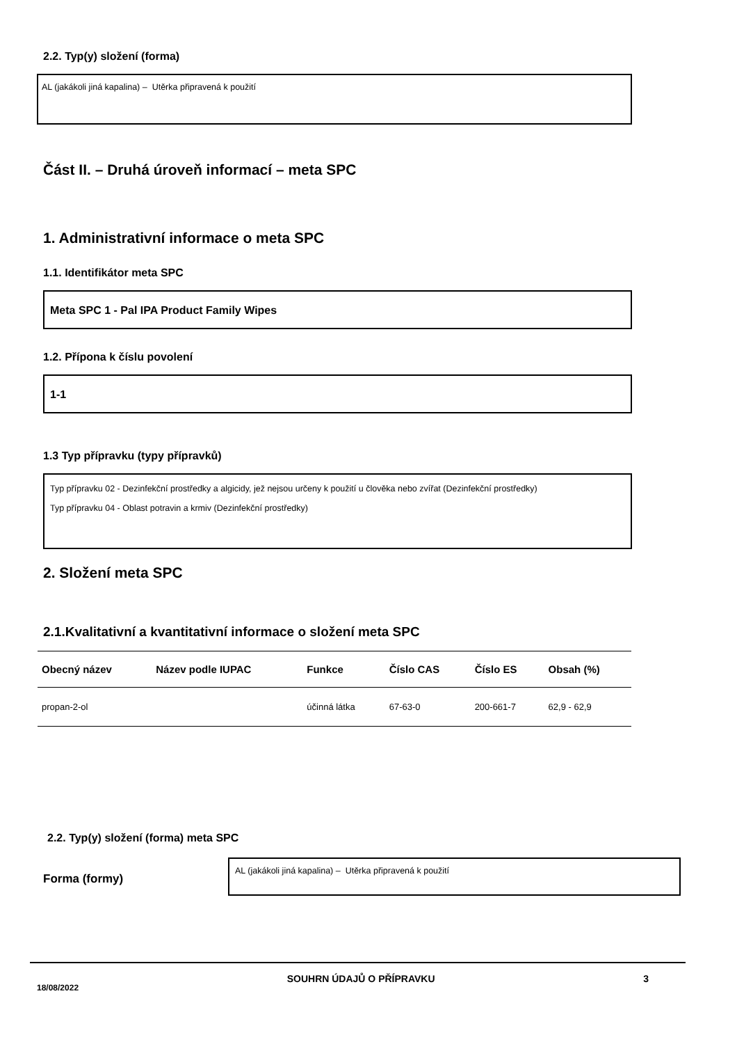2.2. Typ(y) složení (forma)
AL (jakákoli jiná kapalina) – Utěrka připravená k použití
Část II. – Druhá úroveň informací – meta SPC
1. Administrativní informace o meta SPC
1.1. Identifikátor meta SPC
Meta SPC 1 - Pal IPA Product Family Wipes
1.2. Přípona k číslu povolení
1-1
1.3 Typ přípravku (typy přípravků)
Typ přípravku 02 - Dezinfekční prostředky a algicidy, jež nejsou určeny k použití u člověka nebo zvířat (Dezinfekční prostředky)
Typ přípravku 04 - Oblast potravin a krmiv (Dezinfekční prostředky)
2. Složení meta SPC
2.1.Kvalitativní a kvantitativní informace o složení meta SPC
| Obecný název | Název podle IUPAC | Funkce | Číslo CAS | Číslo ES | Obsah (%) |
| --- | --- | --- | --- | --- | --- |
| propan-2-ol | | účinná látka | 67-63-0 | 200-661-7 | 62,9 - 62,9 |
2.2. Typ(y) složení (forma) meta SPC
Forma (formy)
AL (jakákoli jiná kapalina) – Utěrka připravená k použití
18/08/2022 SOUHRN ÚDAJŮ O PŘÍPRAVKU 3